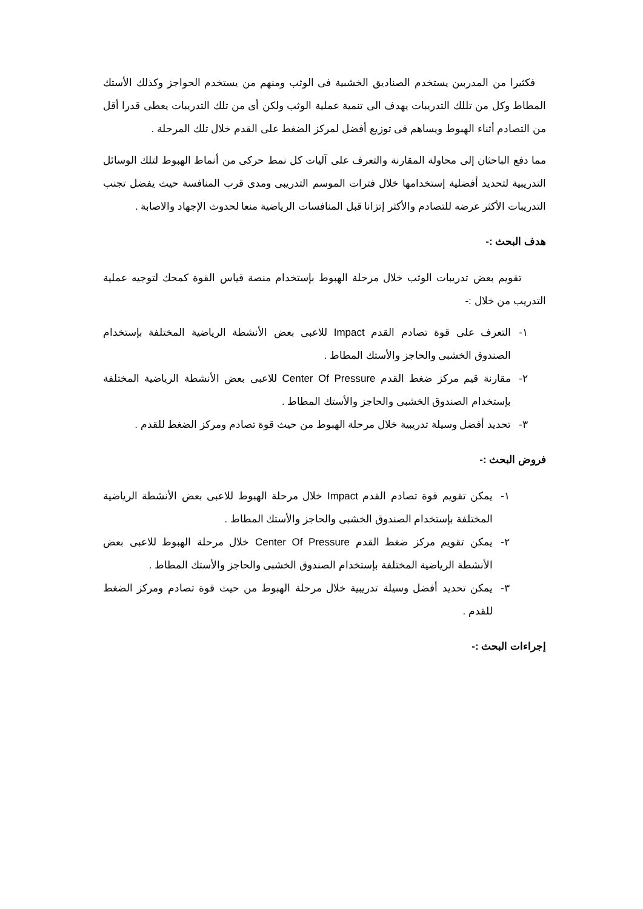فكثيرا من المدربين يستخدم الصناديق الخشبية فى الوثب ومنهم من يستخدم الحواجز وكذلك الأستك المطاط وكل من تللك التدريبات يهدف الى تنمية عملية الوثب ولكن أى من تلك التدريبات يعطى قدرا أقل من التصادم أثناء الهبوط ويساهم فى توزيع أفضل لمركز الضغط على القدم خلال تلك المرحلة .
مما دفع الباحثان إلى محاولة المقارنة والتعرف على آليات كل نمط حركى من أنماط الهبوط لتلك الوسائل التدريبية لتحديد أفضلية إستخدامها خلال فترات الموسم التدريبى ومدى قرب المنافسة حيث يفضل تجنب التدريبات الأكثر عرضه للتصادم والأكثر إتزانا قبل المنافسات الرياضية منعا لحدوث الإجهاد والاصابة .
هدف البحث :-
تقويم بعض تدريبات الوثب خلال مرحلة الهبوط بإستخدام منصة قياس القوة كمحك لتوجيه عملية التدريب من خلال :-
١- التعرف على قوة تصادم القدم Impact للاعبى بعض الأنشطة الرياضية المختلفة بإستخدام الصندوق الخشبى والحاجز والأستك المطاط .
٢- مقارنة قيم مركز ضغط القدم Center Of Pressure للاعبى بعض الأنشطة الرياضية المختلفة بإستخدام الصندوق الخشبى والحاجز والأستك المطاط .
٣- تحديد أفضل وسيلة تدريبية خلال مرحلة الهبوط من حيث قوة تصادم ومركز الضغط للقدم .
فروض البحث :-
١- يمكن تقويم قوة تصادم القدم Impact خلال مرحلة الهبوط للاعبى بعض الأنشطة الرياضية المختلفة بإستخدام الصندوق الخشبى والحاجز والأستك المطاط .
٢- يمكن تقويم مركز ضغط القدم Center Of Pressure خلال مرحلة الهبوط للاعبى بعض الأنشطة الرياضية المختلفة بإستخدام الصندوق الخشبى والحاجز والأستك المطاط .
٣- يمكن تحديد أفضل وسيلة تدريبية خلال مرحلة الهبوط من حيث قوة تصادم ومركز الضغط للقدم .
إجراءات البحث :-